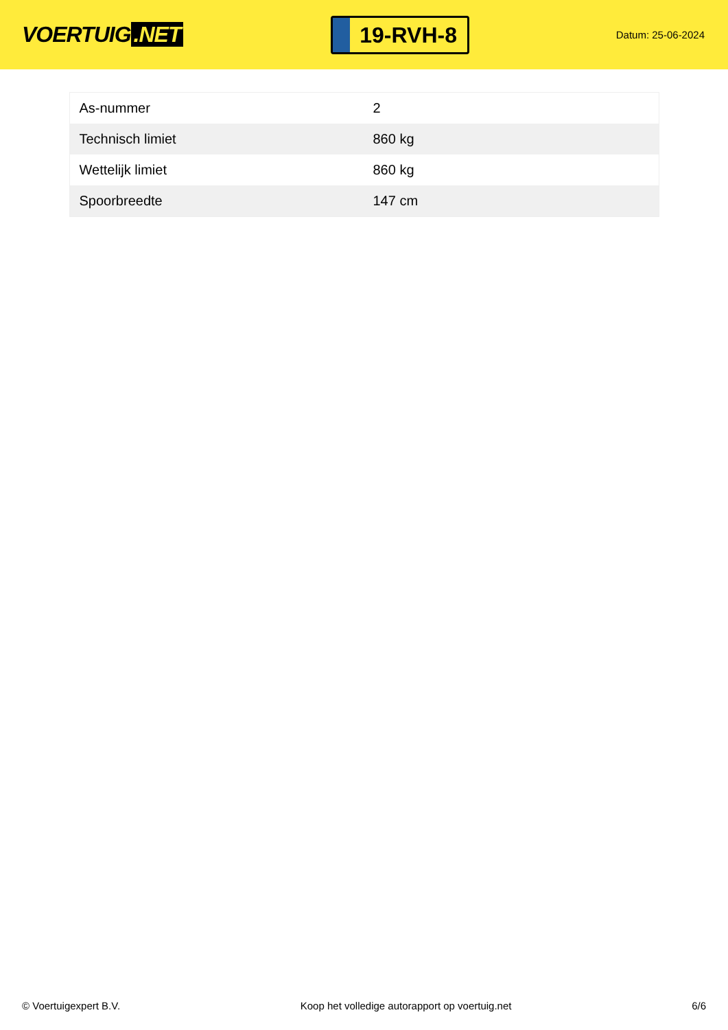VOERTUIG.NET
19-RVH-8
Datum: 25-06-2024
| As-nummer | 2 |
| Technisch limiet | 860 kg |
| Wettelijk limiet | 860 kg |
| Spoorbreedte | 147 cm |
© Voertuigexpert B.V. Koop het volledige autorapport op voertuig.net 6/6